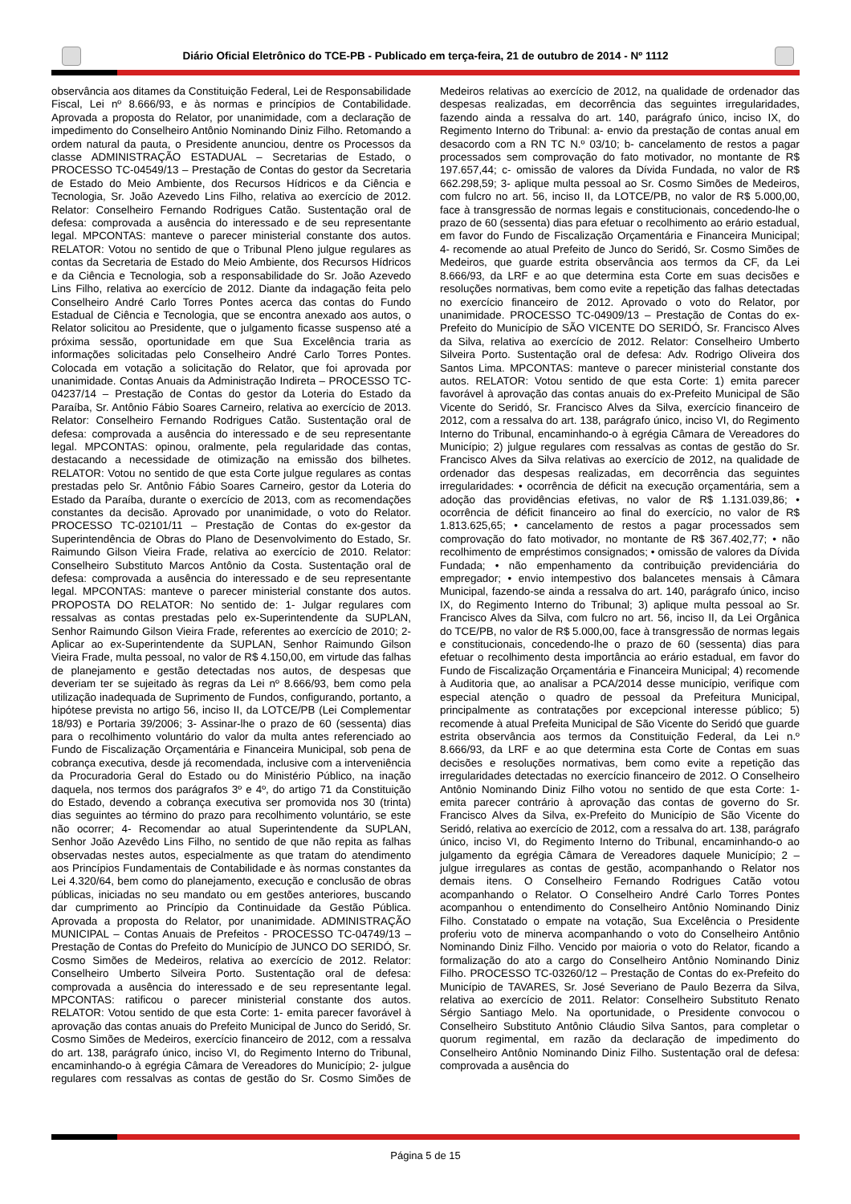Diário Oficial Eletrônico do TCE-PB - Publicado em terça-feira, 21 de outubro de 2014 - Nº 1112
observância aos ditames da Constituição Federal, Lei de Responsabilidade Fiscal, Lei nº 8.666/93, e às normas e princípios de Contabilidade. Aprovada a proposta do Relator, por unanimidade, com a declaração de impedimento do Conselheiro Antônio Nominando Diniz Filho. Retomando a ordem natural da pauta, o Presidente anunciou, dentre os Processos da classe ADMINISTRAÇÃO ESTADUAL – Secretarias de Estado, o PROCESSO TC-04549/13 – Prestação de Contas do gestor da Secretaria de Estado do Meio Ambiente, dos Recursos Hídricos e da Ciência e Tecnologia, Sr. João Azevedo Lins Filho, relativa ao exercício de 2012. Relator: Conselheiro Fernando Rodrigues Catão. Sustentação oral de defesa: comprovada a ausência do interessado e de seu representante legal. MPCONTAS: manteve o parecer ministerial constante dos autos. RELATOR: Votou no sentido de que o Tribunal Pleno julgue regulares as contas da Secretaria de Estado do Meio Ambiente, dos Recursos Hídricos e da Ciência e Tecnologia, sob a responsabilidade do Sr. João Azevedo Lins Filho, relativa ao exercício de 2012. Diante da indagação feita pelo Conselheiro André Carlo Torres Pontes acerca das contas do Fundo Estadual de Ciência e Tecnologia, que se encontra anexado aos autos, o Relator solicitou ao Presidente, que o julgamento ficasse suspenso até a próxima sessão, oportunidade em que Sua Excelência traria as informações solicitadas pelo Conselheiro André Carlo Torres Pontes. Colocada em votação a solicitação do Relator, que foi aprovada por unanimidade. Contas Anuais da Administração Indireta – PROCESSO TC-04237/14 – Prestação de Contas do gestor da Loteria do Estado da Paraíba, Sr. Antônio Fábio Soares Carneiro, relativa ao exercício de 2013. Relator: Conselheiro Fernando Rodrigues Catão. Sustentação oral de defesa: comprovada a ausência do interessado e de seu representante legal. MPCONTAS: opinou, oralmente, pela regularidade das contas, destacando a necessidade de otimização na emissão dos bilhetes. RELATOR: Votou no sentido de que esta Corte julgue regulares as contas prestadas pelo Sr. Antônio Fábio Soares Carneiro, gestor da Loteria do Estado da Paraíba, durante o exercício de 2013, com as recomendações constantes da decisão. Aprovado por unanimidade, o voto do Relator. PROCESSO TC-02101/11 – Prestação de Contas do ex-gestor da Superintendência de Obras do Plano de Desenvolvimento do Estado, Sr. Raimundo Gilson Vieira Frade, relativa ao exercício de 2010. Relator: Conselheiro Substituto Marcos Antônio da Costa. Sustentação oral de defesa: comprovada a ausência do interessado e de seu representante legal. MPCONTAS: manteve o parecer ministerial constante dos autos. PROPOSTA DO RELATOR: No sentido de: 1- Julgar regulares com ressalvas as contas prestadas pelo ex-Superintendente da SUPLAN, Senhor Raimundo Gilson Vieira Frade, referentes ao exercício de 2010; 2- Aplicar ao ex-Superintendente da SUPLAN, Senhor Raimundo Gilson Vieira Frade, multa pessoal, no valor de R$ 4.150,00, em virtude das falhas de planejamento e gestão detectadas nos autos, de despesas que deveriam ter se sujeitado às regras da Lei nº 8.666/93, bem como pela utilização inadequada de Suprimento de Fundos, configurando, portanto, a hipótese prevista no artigo 56, inciso II, da LOTCE/PB (Lei Complementar 18/93) e Portaria 39/2006; 3- Assinar-lhe o prazo de 60 (sessenta) dias para o recolhimento voluntário do valor da multa antes referenciado ao Fundo de Fiscalização Orçamentária e Financeira Municipal, sob pena de cobrança executiva, desde já recomendada, inclusive com a interveniência da Procuradoria Geral do Estado ou do Ministério Público, na inação daquela, nos termos dos parágrafos 3º e 4º, do artigo 71 da Constituição do Estado, devendo a cobrança executiva ser promovida nos 30 (trinta) dias seguintes ao término do prazo para recolhimento voluntário, se este não ocorrer; 4- Recomendar ao atual Superintendente da SUPLAN, Senhor João Azevêdo Lins Filho, no sentido de que não repita as falhas observadas nestes autos, especialmente as que tratam do atendimento aos Princípios Fundamentais de Contabilidade e às normas constantes da Lei 4.320/64, bem como do planejamento, execução e conclusão de obras públicas, iniciadas no seu mandato ou em gestões anteriores, buscando dar cumprimento ao Princípio da Continuidade da Gestão Pública. Aprovada a proposta do Relator, por unanimidade. ADMINISTRAÇÃO MUNICIPAL – Contas Anuais de Prefeitos - PROCESSO TC-04749/13 – Prestação de Contas do Prefeito do Município de JUNCO DO SERIDÓ, Sr. Cosmo Simões de Medeiros, relativa ao exercício de 2012. Relator: Conselheiro Umberto Silveira Porto. Sustentação oral de defesa: comprovada a ausência do interessado e de seu representante legal. MPCONTAS: ratificou o parecer ministerial constante dos autos. RELATOR: Votou sentido de que esta Corte: 1- emita parecer favorável à aprovação das contas anuais do Prefeito Municipal de Junco do Seridó, Sr. Cosmo Simões de Medeiros, exercício financeiro de 2012, com a ressalva do art. 138, parágrafo único, inciso VI, do Regimento Interno do Tribunal, encaminhando-o à egrégia Câmara de Vereadores do Município; 2- julgue regulares com ressalvas as contas de gestão do Sr. Cosmo Simões de Medeiros relativas ao exercício de 2012, na qualidade de ordenador das despesas realizadas, em decorrência das seguintes irregularidades, fazendo ainda a ressalva do art. 140, parágrafo único, inciso IX, do Regimento Interno do Tribunal: a- envio da prestação de contas anual em desacordo com a RN TC N.º 03/10; b- cancelamento de restos a pagar processados sem comprovação do fato motivador, no montante de R$ 197.657,44; c- omissão de valores da Dívida Fundada, no valor de R$ 662.298,59; 3- aplique multa pessoal ao Sr. Cosmo Simões de Medeiros, com fulcro no art. 56, inciso II, da LOTCE/PB, no valor de R$ 5.000,00, face à transgressão de normas legais e constitucionais, concedendo-lhe o prazo de 60 (sessenta) dias para efetuar o recolhimento ao erário estadual, em favor do Fundo de Fiscalização Orçamentária e Financeira Municipal; 4- recomende ao atual Prefeito de Junco do Seridó, Sr. Cosmo Simões de Medeiros, que guarde estrita observância aos termos da CF, da Lei 8.666/93, da LRF e ao que determina esta Corte em suas decisões e resoluções normativas, bem como evite a repetição das falhas detectadas no exercício financeiro de 2012. Aprovado o voto do Relator, por unanimidade. PROCESSO TC-04909/13 – Prestação de Contas do ex-Prefeito do Município de SÃO VICENTE DO SERIDÓ, Sr. Francisco Alves da Silva, relativa ao exercício de 2012. Relator: Conselheiro Umberto Silveira Porto. Sustentação oral de defesa: Adv. Rodrigo Oliveira dos Santos Lima. MPCONTAS: manteve o parecer ministerial constante dos autos. RELATOR: Votou sentido de que esta Corte: 1) emita parecer favorável à aprovação das contas anuais do ex-Prefeito Municipal de São Vicente do Seridó, Sr. Francisco Alves da Silva, exercício financeiro de 2012, com a ressalva do art. 138, parágrafo único, inciso VI, do Regimento Interno do Tribunal, encaminhando-o à egrégia Câmara de Vereadores do Município; 2) julgue regulares com ressalvas as contas de gestão do Sr. Francisco Alves da Silva relativas ao exercício de 2012, na qualidade de ordenador das despesas realizadas, em decorrência das seguintes irregularidades: • ocorrência de déficit na execução orçamentária, sem a adoção das providências efetivas, no valor de R$ 1.131.039,86; • ocorrência de déficit financeiro ao final do exercício, no valor de R$ 1.813.625,65; • cancelamento de restos a pagar processados sem comprovação do fato motivador, no montante de R$ 367.402,77; • não recolhimento de empréstimos consignados; • omissão de valores da Dívida Fundada; • não empenhamento da contribuição previdenciária do empregador; • envio intempestivo dos balancetes mensais à Câmara Municipal, fazendo-se ainda a ressalva do art. 140, parágrafo único, inciso IX, do Regimento Interno do Tribunal; 3) aplique multa pessoal ao Sr. Francisco Alves da Silva, com fulcro no art. 56, inciso II, da Lei Orgânica do TCE/PB, no valor de R$ 5.000,00, face à transgressão de normas legais e constitucionais, concedendo-lhe o prazo de 60 (sessenta) dias para efetuar o recolhimento desta importância ao erário estadual, em favor do Fundo de Fiscalização Orçamentária e Financeira Municipal; 4) recomende à Auditoria que, ao analisar a PCA/2014 desse município, verifique com especial atenção o quadro de pessoal da Prefeitura Municipal, principalmente as contratações por excepcional interesse público; 5) recomende à atual Prefeita Municipal de São Vicente do Seridó que guarde estrita observância aos termos da Constituição Federal, da Lei n.º 8.666/93, da LRF e ao que determina esta Corte de Contas em suas decisões e resoluções normativas, bem como evite a repetição das irregularidades detectadas no exercício financeiro de 2012. O Conselheiro Antônio Nominando Diniz Filho votou no sentido de que esta Corte: 1- emita parecer contrário à aprovação das contas de governo do Sr. Francisco Alves da Silva, ex-Prefeito do Município de São Vicente do Seridó, relativa ao exercício de 2012, com a ressalva do art. 138, parágrafo único, inciso VI, do Regimento Interno do Tribunal, encaminhando-o ao julgamento da egrégia Câmara de Vereadores daquele Município; 2 – julgue irregulares as contas de gestão, acompanhando o Relator nos demais itens. O Conselheiro Fernando Rodrigues Catão votou acompanhando o Relator. O Conselheiro André Carlo Torres Pontes acompanhou o entendimento do Conselheiro Antônio Nominando Diniz Filho. Constatado o empate na votação, Sua Excelência o Presidente proferiu voto de minerva acompanhando o voto do Conselheiro Antônio Nominando Diniz Filho. Vencido por maioria o voto do Relator, ficando a formalização do ato a cargo do Conselheiro Antônio Nominando Diniz Filho. PROCESSO TC-03260/12 – Prestação de Contas do ex-Prefeito do Município de TAVARES, Sr. José Severiano de Paulo Bezerra da Silva, relativa ao exercício de 2011. Relator: Conselheiro Substituto Renato Sérgio Santiago Melo. Na oportunidade, o Presidente convocou o Conselheiro Substituto Antônio Cláudio Silva Santos, para completar o quorum regimental, em razão da declaração de impedimento do Conselheiro Antônio Nominando Diniz Filho. Sustentação oral de defesa: comprovada a ausência do
Página 5 de 15